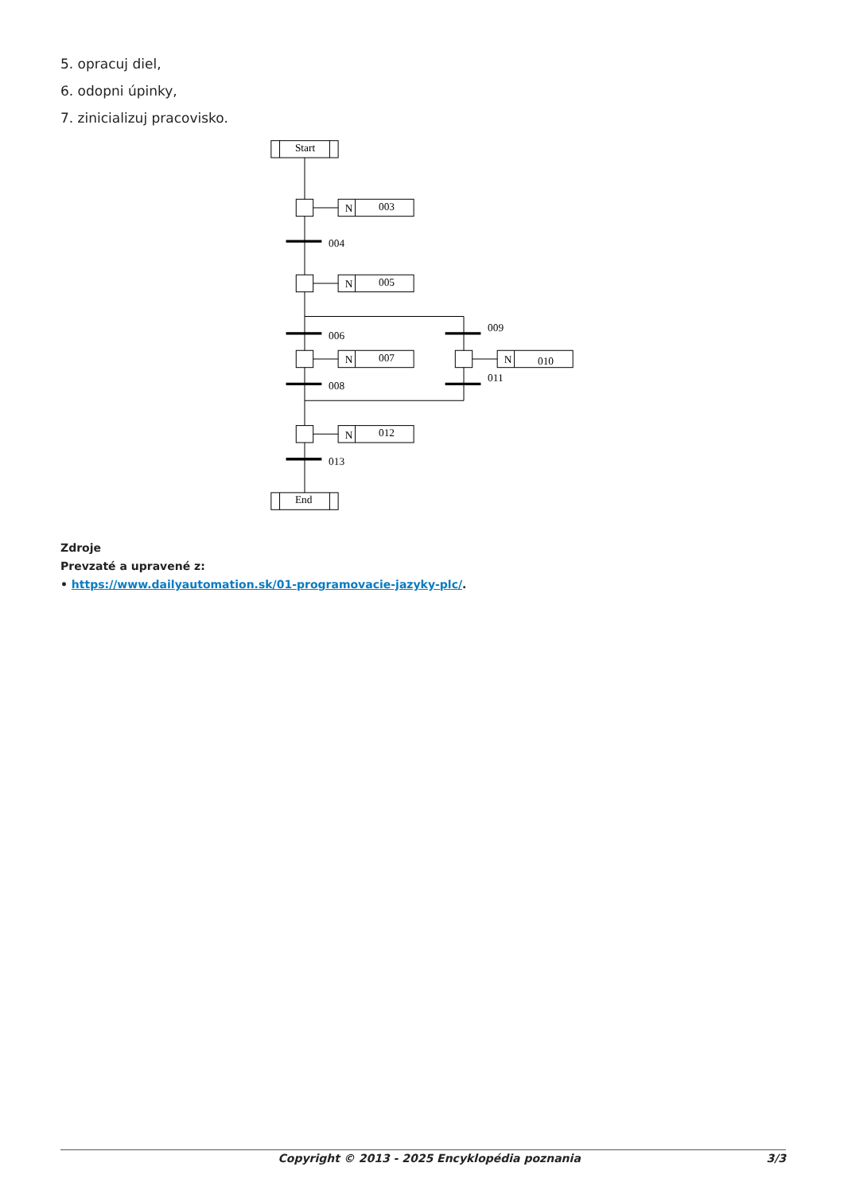5. opracuj diel,
6. odopni úpinky,
7. zinicializuj pracovisko.
Start
End
N
003
N
005
N
007
N
012
N
010
004
006
008
013
009
011
Zdroje
Prevzaté a upravené z:
• https://www.dailyautomation.sk/01-programovacie-jazyky-plc/.
Copyright © 2013 - 2025 Encyklopédia poznania 3/3